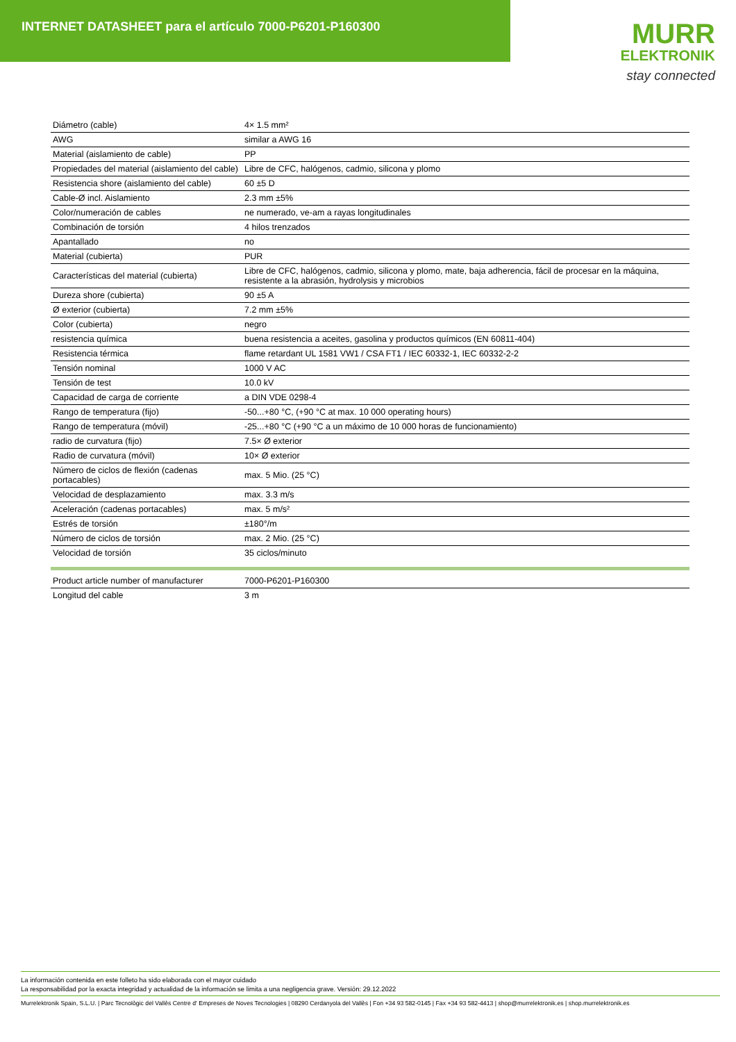INTERNET DATASHEET para el artículo 7000-P6201-P160300
MURR
ELEKTRONIK
stay connected
| Diámetro (cable) | 4× 1.5 mm² |
| AWG | similar a AWG 16 |
| Material (aislamiento de cable) | PP |
| Propiedades del material (aislamiento del cable) | Libre de CFC, halógenos, cadmio, silicona y plomo |
| Resistencia shore (aislamiento del cable) | 60 ±5 D |
| Cable-Ø incl. Aislamiento | 2.3 mm ±5% |
| Color/numeración de cables | ne numerado, ve-am a rayas longitudinales |
| Combinación de torsión | 4 hilos trenzados |
| Apantallado | no |
| Material (cubierta) | PUR |
| Características del material (cubierta) | Libre de CFC, halógenos, cadmio, silicona y plomo, mate, baja adherencia, fácil de procesar en la máquina, resistente a la abrasión, hydrolysis y microbios |
| Dureza shore (cubierta) | 90 ±5 A |
| Ø exterior (cubierta) | 7.2 mm ±5% |
| Color (cubierta) | negro |
| resistencia química | buena resistencia a aceites, gasolina y productos químicos (EN 60811-404) |
| Resistencia térmica | flame retardant UL 1581 VW1 / CSA FT1 / IEC 60332-1, IEC 60332-2-2 |
| Tensión nominal | 1000 V AC |
| Tensión de test | 10.0 kV |
| Capacidad de carga de corriente | a DIN VDE 0298-4 |
| Rango de temperatura (fijo) | -50...+80 °C, (+90 °C at max. 10 000 operating hours) |
| Rango de temperatura (móvil) | -25...+80 °C (+90 °C a un máximo de 10 000 horas de funcionamiento) |
| radio de curvatura (fijo) | 7.5× Ø exterior |
| Radio de curvatura (móvil) | 10× Ø exterior |
| Número de ciclos de flexión (cadenas portacables) | max. 5 Mio. (25 °C) |
| Velocidad de desplazamiento | max. 3.3 m/s |
| Aceleración (cadenas portacables) | max. 5 m/s² |
| Estrés de torsión | ±180°/m |
| Número de ciclos de torsión | max. 2 Mio. (25 °C) |
| Velocidad de torsión | 35 ciclos/minuto |
| Product article number of manufacturer | 7000-P6201-P160300 |
| Longitud del cable | 3 m |
La información contenida en este folleto ha sido elaborada con el mayor cuidado
La responsabilidad por la exacta integridad y actualidad de la información se limita a una negligencia grave. Versión: 29.12.2022
Murrelektronik Spain, S.L.U. | Parc Tecnològic del Vallès Centre d' Empreses de Noves Tecnologies | 08290 Cerdanyola del Vallès | Fon +34 93 582-0145 | Fax +34 93 582-4413 | shop@murrelektronik.es | shop.murrelektronik.es